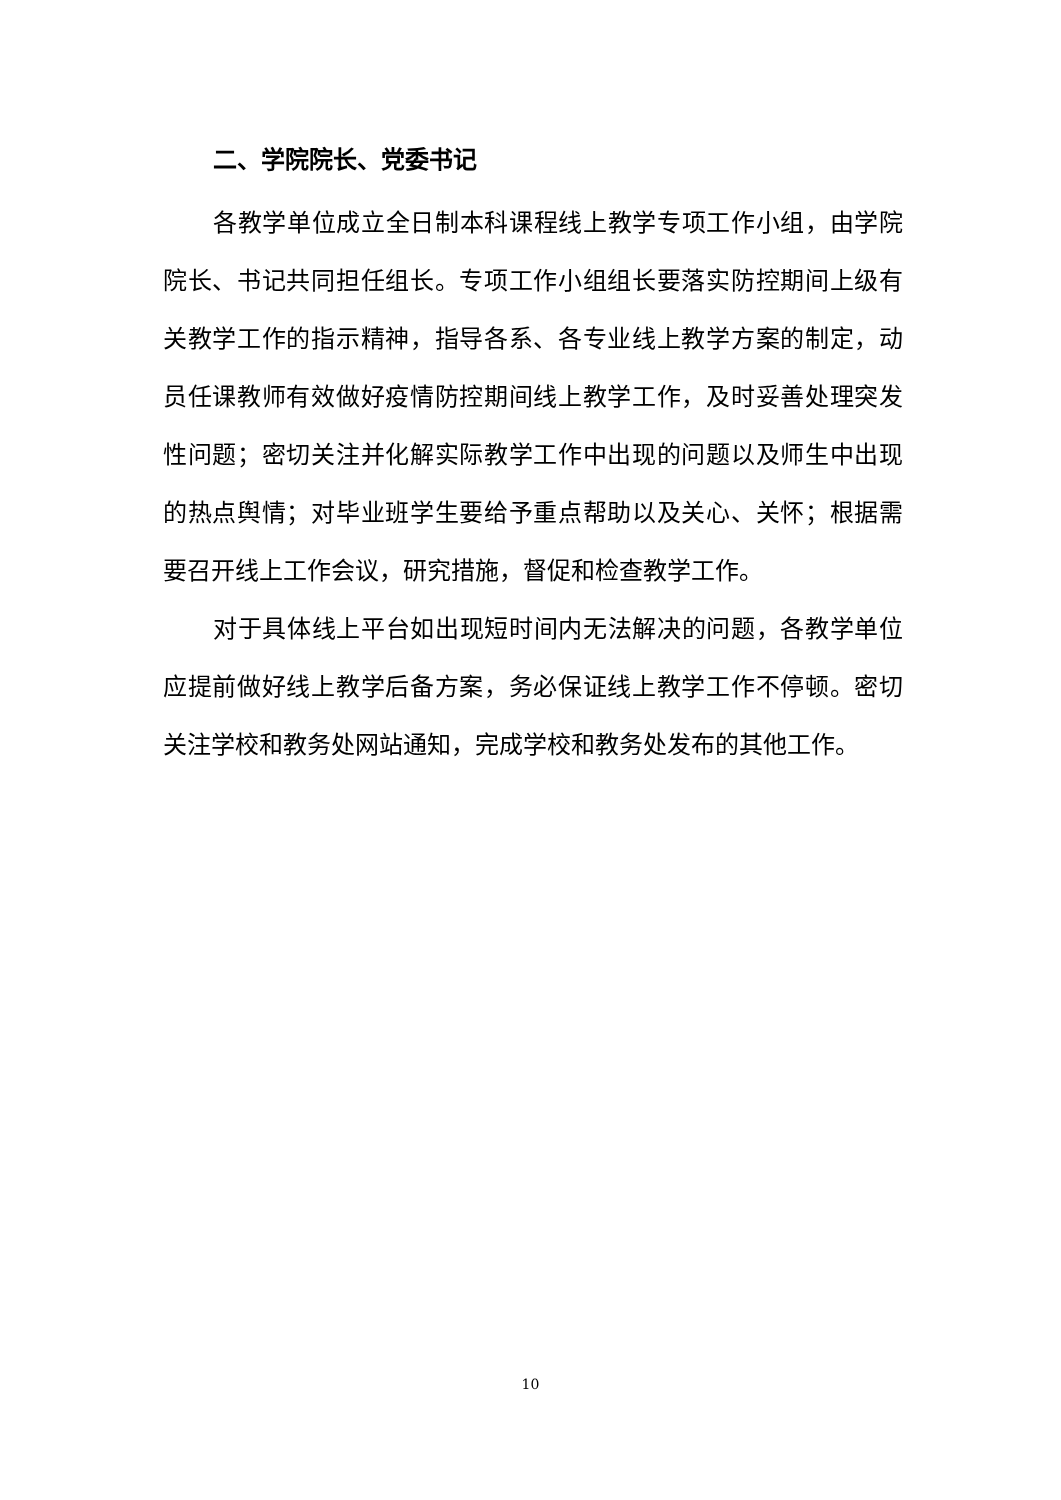二、学院院长、党委书记
各教学单位成立全日制本科课程线上教学专项工作小组，由学院院长、书记共同担任组长。专项工作小组组长要落实防控期间上级有关教学工作的指示精神，指导各系、各专业线上教学方案的制定，动员任课教师有效做好疫情防控期间线上教学工作，及时妥善处理突发性问题；密切关注并化解实际教学工作中出现的问题以及师生中出现的热点舆情；对毕业班学生要给予重点帮助以及关心、关怀；根据需要召开线上工作会议，研究措施，督促和检查教学工作。
对于具体线上平台如出现短时间内无法解决的问题，各教学单位应提前做好线上教学后备方案，务必保证线上教学工作不停顿。密切关注学校和教务处网站通知，完成学校和教务处发布的其他工作。
10